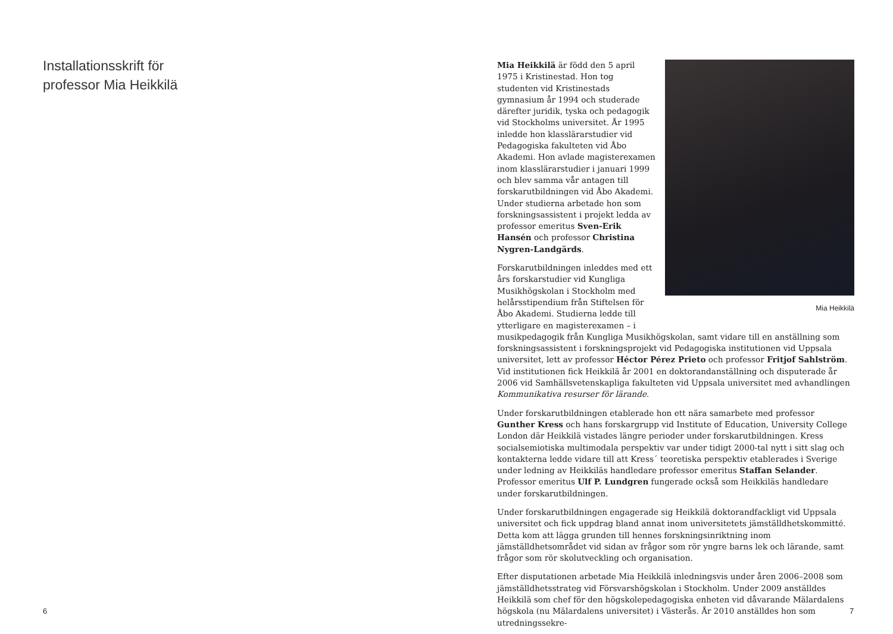Installationsskrift för
professor Mia Heikkilä
6
Mia Heikkilä
Mia Heikkilä är född den 5 april 1975 i Kristinestad. Hon tog studenten vid Kristinestads gymnasium år 1994 och studerade därefter juridik, tyska och pedagogik vid Stockholms universitet. År 1995 inledde hon klasslärarstudier vid Pedagogiska fakulteten vid Åbo Akademi. Hon avlade magisterexamen inom klasslärarstudier i januari 1999 och blev samma vår antagen till forskarutbildningen vid Åbo Akademi. Under studierna arbetade hon som forskningsassistent i projekt ledda av professor emeritus Sven-Erik Hansén och professor Christina Nygren-Landgärds.
Forskarutbildningen inleddes med ett års forskarstudier vid Kungliga Musikhögskolan i Stockholm med helårsstipendium från Stiftelsen för Åbo Akademi. Studierna ledde till ytterligare en magisterexamen – i musikpedagogik från Kungliga Musikhögskolan, samt vidare till en anställning som forskningsassistent i forskningsprojekt vid Pedagogiska institutionen vid Uppsala universitet, lett av professor Héctor Pérez Prieto och professor Fritjof Sahlström. Vid institutionen fick Heikkilä år 2001 en doktorandanställning och disputerade år 2006 vid Samhällsvetenskapliga fakulteten vid Uppsala universitet med avhandlingen Kommunikativa resurser för lärande.
Under forskarutbildningen etablerade hon ett nära samarbete med professor Gunther Kress och hans forskargrupp vid Institute of Education, University College London där Heikkilä vistades längre perioder under forskarutbildningen. Kress socialsemiotiska multimodala perspektiv var under tidigt 2000-tal nytt i sitt slag och kontakterna ledde vidare till att Kress´ teoretiska perspektiv etablerades i Sverige under ledning av Heikkiläs handledare professor emeritus Staffan Selander. Professor emeritus Ulf P. Lundgren fungerade också som Heikkiläs handledare under forskarutbildningen.
Under forskarutbildningen engagerade sig Heikkilä doktorandfackligt vid Uppsala universitet och fick uppdrag bland annat inom universitetets jämställdhetskommitté. Detta kom att lägga grunden till hennes forskningsinriktning inom jämställdhetsområdet vid sidan av frågor som rör yngre barns lek och lärande, samt frågor som rör skolutveckling och organisation.
Efter disputationen arbetade Mia Heikkilä inledningsvis under åren 2006–2008 som jämställdhetsstrateg vid Försvarshögskolan i Stockholm. Under 2009 anställdes Heikkilä som chef för den högskolepedagogiska enheten vid dåvarande Mälardalens högskola (nu Mälardalens universitet) i Västerås. År 2010 anställdes hon som utredningssekre-
7